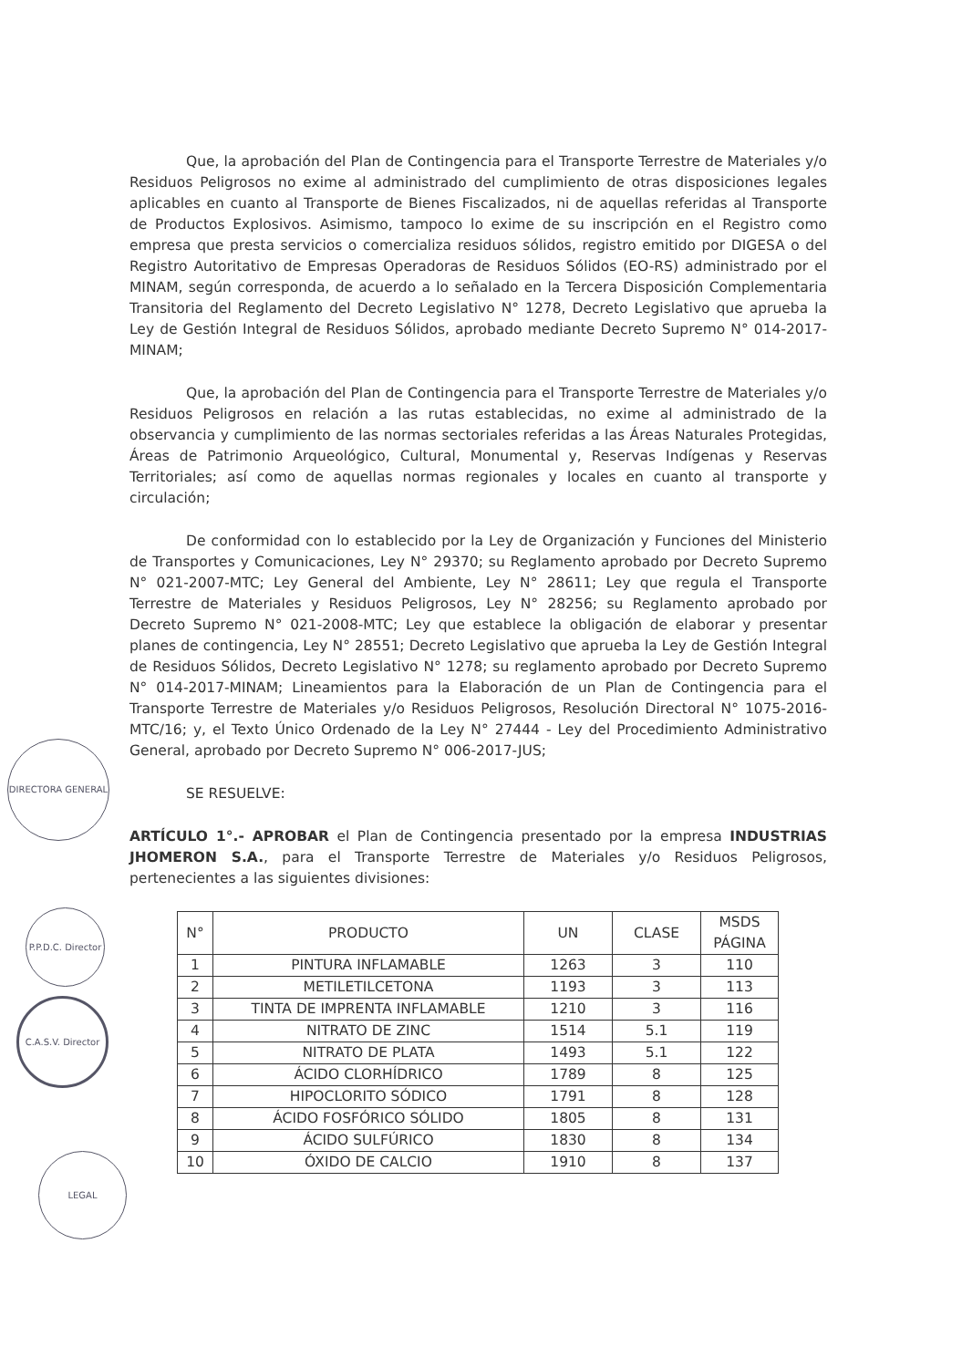DIRECTORA GENERAL
P.P.D.C. Director
C.A.S.V. Director
LEGAL
Que, la aprobación del Plan de Contingencia para el Transporte Terrestre de Materiales y/o Residuos Peligrosos no exime al administrado del cumplimiento de otras disposiciones legales aplicables en cuanto al Transporte de Bienes Fiscalizados, ni de aquellas referidas al Transporte de Productos Explosivos. Asimismo, tampoco lo exime de su inscripción en el Registro como empresa que presta servicios o comercializa residuos sólidos, registro emitido por DIGESA o del Registro Autoritativo de Empresas Operadoras de Residuos Sólidos (EO-RS) administrado por el MINAM, según corresponda, de acuerdo a lo señalado en la Tercera Disposición Complementaria Transitoria del Reglamento del Decreto Legislativo N° 1278, Decreto Legislativo que aprueba la Ley de Gestión Integral de Residuos Sólidos, aprobado mediante Decreto Supremo N° 014-2017-MINAM;
Que, la aprobación del Plan de Contingencia para el Transporte Terrestre de Materiales y/o Residuos Peligrosos en relación a las rutas establecidas, no exime al administrado de la observancia y cumplimiento de las normas sectoriales referidas a las Áreas Naturales Protegidas, Áreas de Patrimonio Arqueológico, Cultural, Monumental y, Reservas Indígenas y Reservas Territoriales; así como de aquellas normas regionales y locales en cuanto al transporte y circulación;
De conformidad con lo establecido por la Ley de Organización y Funciones del Ministerio de Transportes y Comunicaciones, Ley N° 29370; su Reglamento aprobado por Decreto Supremo N° 021-2007-MTC; Ley General del Ambiente, Ley N° 28611; Ley que regula el Transporte Terrestre de Materiales y Residuos Peligrosos, Ley N° 28256; su Reglamento aprobado por Decreto Supremo N° 021-2008-MTC; Ley que establece la obligación de elaborar y presentar planes de contingencia, Ley N° 28551; Decreto Legislativo que aprueba la Ley de Gestión Integral de Residuos Sólidos, Decreto Legislativo N° 1278; su reglamento aprobado por Decreto Supremo N° 014-2017-MINAM; Lineamientos para la Elaboración de un Plan de Contingencia para el Transporte Terrestre de Materiales y/o Residuos Peligrosos, Resolución Directoral N° 1075-2016-MTC/16; y, el Texto Único Ordenado de la Ley N° 27444 - Ley del Procedimiento Administrativo General, aprobado por Decreto Supremo N° 006-2017-JUS;
SE RESUELVE:
ARTÍCULO 1°.- APROBAR el Plan de Contingencia presentado por la empresa INDUSTRIAS JHOMERON S.A., para el Transporte Terrestre de Materiales y/o Residuos Peligrosos, pertenecientes a las siguientes divisiones:
| N° | PRODUCTO | UN | CLASE | MSDS PÁGINA |
| --- | --- | --- | --- | --- |
| 1 | PINTURA INFLAMABLE | 1263 | 3 | 110 |
| 2 | METILETILCETONA | 1193 | 3 | 113 |
| 3 | TINTA DE IMPRENTA INFLAMABLE | 1210 | 3 | 116 |
| 4 | NITRATO DE ZINC | 1514 | 5.1 | 119 |
| 5 | NITRATO DE PLATA | 1493 | 5.1 | 122 |
| 6 | ÁCIDO CLORHÍDRICO | 1789 | 8 | 125 |
| 7 | HIPOCLORITO SÓDICO | 1791 | 8 | 128 |
| 8 | ÁCIDO FOSFÓRICO SÓLIDO | 1805 | 8 | 131 |
| 9 | ÁCIDO SULFÚRICO | 1830 | 8 | 134 |
| 10 | ÓXIDO DE CALCIO | 1910 | 8 | 137 |